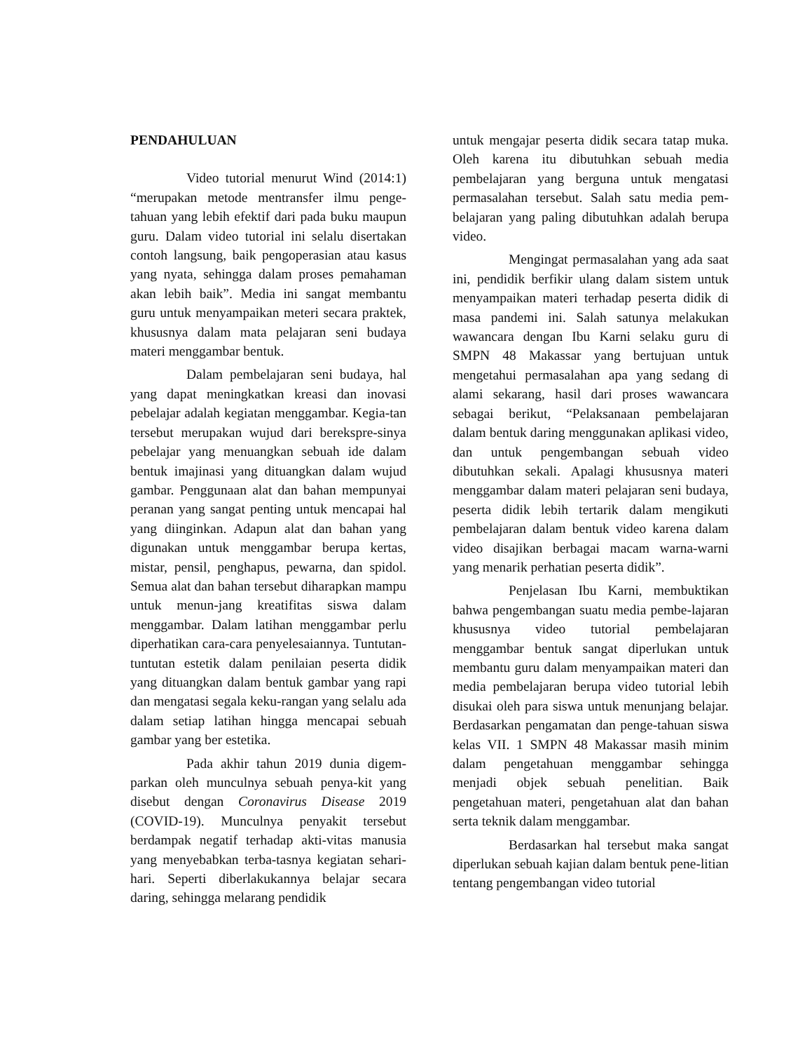PENDAHULUAN
Video tutorial menurut Wind (2014:1) “merupakan metode mentransfer ilmu penge-tahuan yang lebih efektif dari pada buku maupun guru. Dalam video tutorial ini selalu disertakan contoh langsung, baik pengoperasian atau kasus yang nyata, sehingga dalam proses pemahaman akan lebih baik”. Media ini sangat membantu guru untuk menyampaikan meteri secara praktek, khususnya dalam mata pelajaran seni budaya materi menggambar bentuk.
Dalam pembelajaran seni budaya, hal yang dapat meningkatkan kreasi dan inovasi pebelajar adalah kegiatan menggambar. Kegia-tan tersebut merupakan wujud dari berekspre-sinya pebelajar yang menuangkan sebuah ide dalam bentuk imajinasi yang dituangkan dalam wujud gambar. Penggunaan alat dan bahan mempunyai peranan yang sangat penting untuk mencapai hal yang diinginkan. Adapun alat dan bahan yang digunakan untuk menggambar berupa kertas, mistar, pensil, penghapus, pewarna, dan spidol. Semua alat dan bahan tersebut diharapkan mampu untuk menun-jang kreatifitas siswa dalam menggambar. Dalam latihan menggambar perlu diperhatikan cara-cara penyelesaiannya. Tuntutan-tuntutan estetik dalam penilaian peserta didik yang dituangkan dalam bentuk gambar yang rapi dan mengatasi segala keku-rangan yang selalu ada dalam setiap latihan hingga mencapai sebuah gambar yang ber estetika.
Pada akhir tahun 2019 dunia digem-parkan oleh munculnya sebuah penya-kit yang disebut dengan Coronavirus Disease 2019 (COVID-19). Munculnya penyakit tersebut berdampak negatif terhadap akti-vitas manusia yang menyebabkan terba-tasnya kegiatan sehari-hari. Seperti diberlakukannya belajar secara daring, sehingga melarang pendidik
untuk mengajar peserta didik secara tatap muka. Oleh karena itu dibutuhkan sebuah media pembelajaran yang berguna untuk mengatasi permasalahan tersebut. Salah satu media pem-belajaran yang paling dibutuhkan adalah berupa video.
Mengingat permasalahan yang ada saat ini, pendidik berfikir ulang dalam sistem untuk menyampaikan materi terhadap peserta didik di masa pandemi ini. Salah satunya melakukan wawancara dengan Ibu Karni selaku guru di SMPN 48 Makassar yang bertujuan untuk mengetahui permasalahan apa yang sedang di alami sekarang, hasil dari proses wawancara sebagai berikut, “Pelaksanaan pembelajaran dalam bentuk daring menggunakan aplikasi video, dan untuk pengembangan sebuah video dibutuhkan sekali. Apalagi khususnya materi menggambar dalam materi pelajaran seni budaya, peserta didik lebih tertarik dalam mengikuti pembelajaran dalam bentuk video karena dalam video disajikan berbagai macam warna-warni yang menarik perhatian peserta didik”.
Penjelasan Ibu Karni, membuktikan bahwa pengembangan suatu media pembe-lajaran khususnya video tutorial pembelajaran menggambar bentuk sangat diperlukan untuk membantu guru dalam menyampaikan materi dan media pembelajaran berupa video tutorial lebih disukai oleh para siswa untuk menunjang belajar. Berdasarkan pengamatan dan penge-tahuan siswa kelas VII. 1 SMPN 48 Makassar masih minim dalam pengetahuan menggambar sehingga menjadi objek sebuah penelitian. Baik pengetahuan materi, pengetahuan alat dan bahan serta teknik dalam menggambar.
Berdasarkan hal tersebut maka sangat diperlukan sebuah kajian dalam bentuk pene-litian tentang pengembangan video tutorial